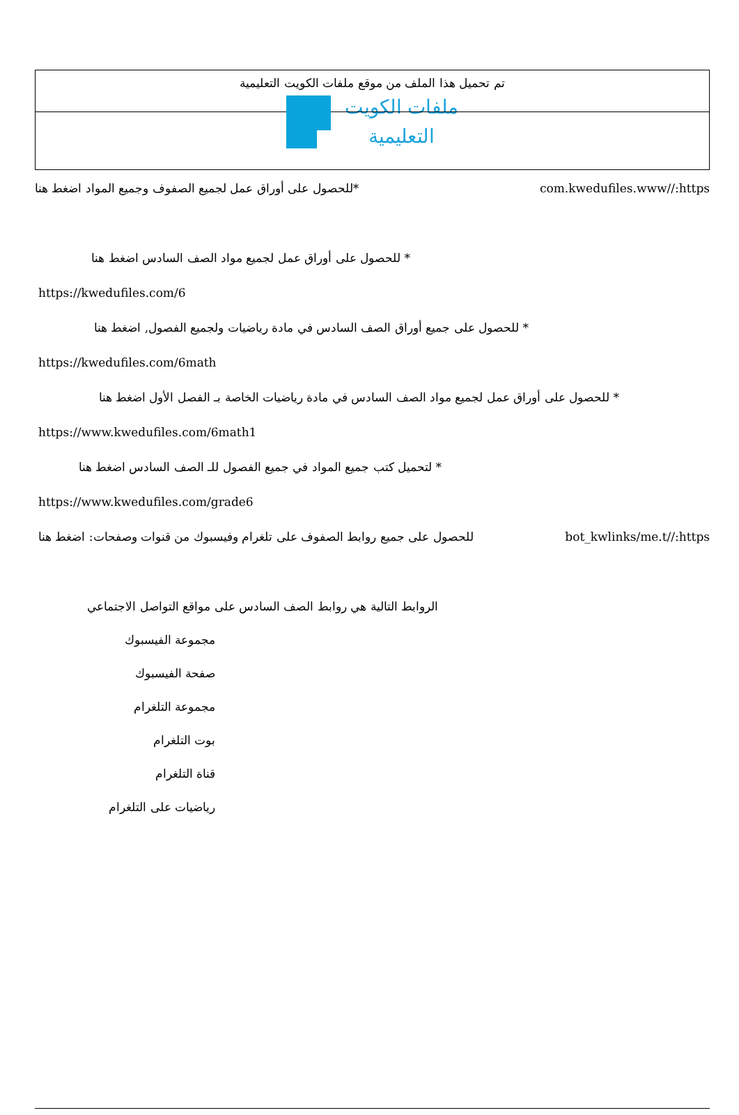تم تحميل هذا الملف من موقع ملفات الكويت التعليمية
ملفات الكويت
التعليمية
*للحصول على أوراق عمل لجميع الصفوف وجميع المواد اضغط هنا
com.kwedufiles.www//:https
* للحصول على أوراق عمل لجميع مواد الصف السادس اضغط هنا
https://kwedufiles.com/6
* للحصول على جميع أوراق الصف السادس في مادة رياضيات ولجميع الفصول, اضغط هنا
https://kwedufiles.com/6math
* للحصول على أوراق عمل لجميع مواد الصف السادس في مادة رياضيات الخاصة بـ الفصل الأول اضغط هنا
https://www.kwedufiles.com/6math1
* لتحميل كتب جميع المواد في جميع الفصول للـ الصف السادس اضغط هنا
https://www.kwedufiles.com/grade6
للحصول على جميع روابط الصفوف على تلغرام وفيسبوك من قنوات وصفحات: اضغط هنا
bot_kwlinks/me.t//:https
الروابط التالية هي روابط الصف السادس على مواقع التواصل الاجتماعي
مجموعة الفيسبوك
صفحة الفيسبوك
مجموعة التلغرام
بوت التلغرام
قناة التلغرام
رياضيات على التلغرام